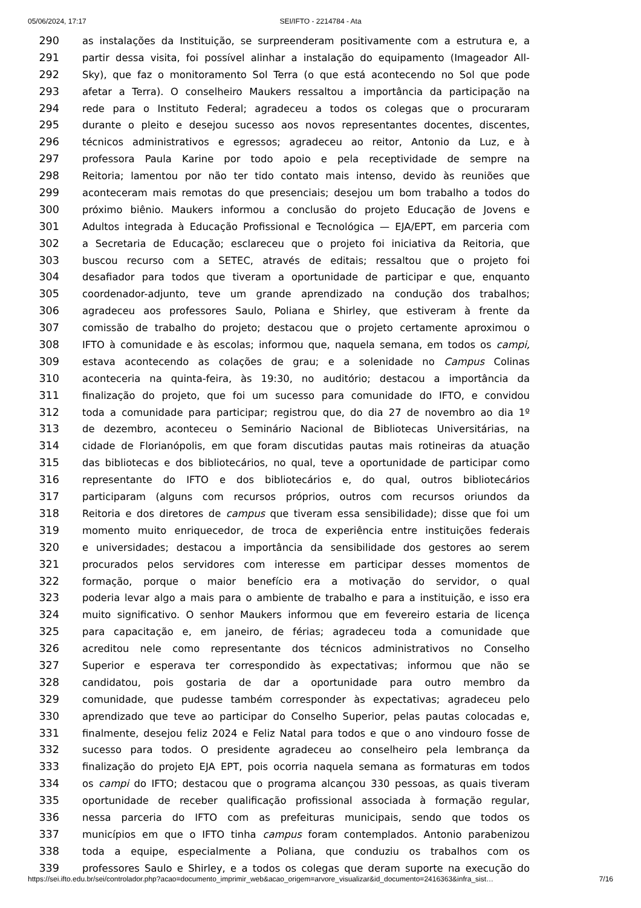05/06/2024, 17:17 SEI/IFTO - 2214784 - Ata
290 as instalações da Instituição, se surpreenderam positivamente com a estrutura e, a
291 partir dessa visita, foi possível alinhar a instalação do equipamento (Imageador All-
292 Sky), que faz o monitoramento Sol Terra (o que está acontecendo no Sol que pode
293 afetar a Terra). O conselheiro Maukers ressaltou a importância da participação na
294 rede para o Instituto Federal; agradeceu a todos os colegas que o procuraram
295 durante o pleito e desejou sucesso aos novos representantes docentes, discentes,
296 técnicos administrativos e egressos; agradeceu ao reitor, Antonio da Luz, e à
297 professora Paula Karine por todo apoio e pela receptividade de sempre na
298 Reitoria; lamentou por não ter tido contato mais intenso, devido às reuniões que
299 aconteceram mais remotas do que presenciais; desejou um bom trabalho a todos do
300 próximo biênio. Maukers informou a conclusão do projeto Educação de Jovens e
301 Adultos integrada à Educação Profissional e Tecnológica — EJA/EPT, em parceria com
302 a Secretaria de Educação; esclareceu que o projeto foi iniciativa da Reitoria, que
303 buscou recurso com a SETEC, através de editais; ressaltou que o projeto foi
304 desafiador para todos que tiveram a oportunidade de participar e que, enquanto
305 coordenador-adjunto, teve um grande aprendizado na condução dos trabalhos;
306 agradeceu aos professores Saulo, Poliana e Shirley, que estiveram à frente da
307 comissão de trabalho do projeto; destacou que o projeto certamente aproximou o
308 IFTO à comunidade e às escolas; informou que, naquela semana, em todos os campi,
309 estava acontecendo as colações de grau; e a solenidade no Campus Colinas
310 aconteceria na quinta-feira, às 19:30, no auditório; destacou a importância da
311 finalização do projeto, que foi um sucesso para comunidade do IFTO, e convidou
312 toda a comunidade para participar; registrou que, do dia 27 de novembro ao dia 1º
313 de dezembro, aconteceu o Seminário Nacional de Bibliotecas Universitárias, na
314 cidade de Florianópolis, em que foram discutidas pautas mais rotineiras da atuação
315 das bibliotecas e dos bibliotecários, no qual, teve a oportunidade de participar como
316 representante do IFTO e dos bibliotecários e, do qual, outros bibliotecários
317 participaram (alguns com recursos próprios, outros com recursos oriundos da
318 Reitoria e dos diretores de campus que tiveram essa sensibilidade); disse que foi um
319 momento muito enriquecedor, de troca de experiência entre instituições federais
320 e universidades; destacou a importância da sensibilidade dos gestores ao serem
321 procurados pelos servidores com interesse em participar desses momentos de
322 formação, porque o maior benefício era a motivação do servidor, o qual
323 poderia levar algo a mais para o ambiente de trabalho e para a instituição, e isso era
324 muito significativo. O senhor Maukers informou que em fevereiro estaria de licença
325 para capacitação e, em janeiro, de férias; agradeceu toda a comunidade que
326 acreditou nele como representante dos técnicos administrativos no Conselho
327 Superior e esperava ter correspondido às expectativas; informou que não se
328 candidatou, pois gostaria de dar a oportunidade para outro membro da
329 comunidade, que pudesse também corresponder às expectativas; agradeceu pelo
330 aprendizado que teve ao participar do Conselho Superior, pelas pautas colocadas e,
331 finalmente, desejou feliz 2024 e Feliz Natal para todos e que o ano vindouro fosse de
332 sucesso para todos. O presidente agradeceu ao conselheiro pela lembrança da
333 finalização do projeto EJA EPT, pois ocorria naquela semana as formaturas em todos
334 os campi do IFTO; destacou que o programa alcançou 330 pessoas, as quais tiveram
335 oportunidade de receber qualificação profissional associada à formação regular,
336 nessa parceria do IFTO com as prefeituras municipais, sendo que todos os
337 municípios em que o IFTO tinha campus foram contemplados. Antonio parabenizou
338 toda a equipe, especialmente a Poliana, que conduziu os trabalhos com os
339 professores Saulo e Shirley, e a todos os colegas que deram suporte na execução do
https://sei.ifto.edu.br/sei/controlador.php?acao=documento_imprimir_web&acao_origem=arvore_visualizar&id_documento=2416363&infra_sist… 7/16